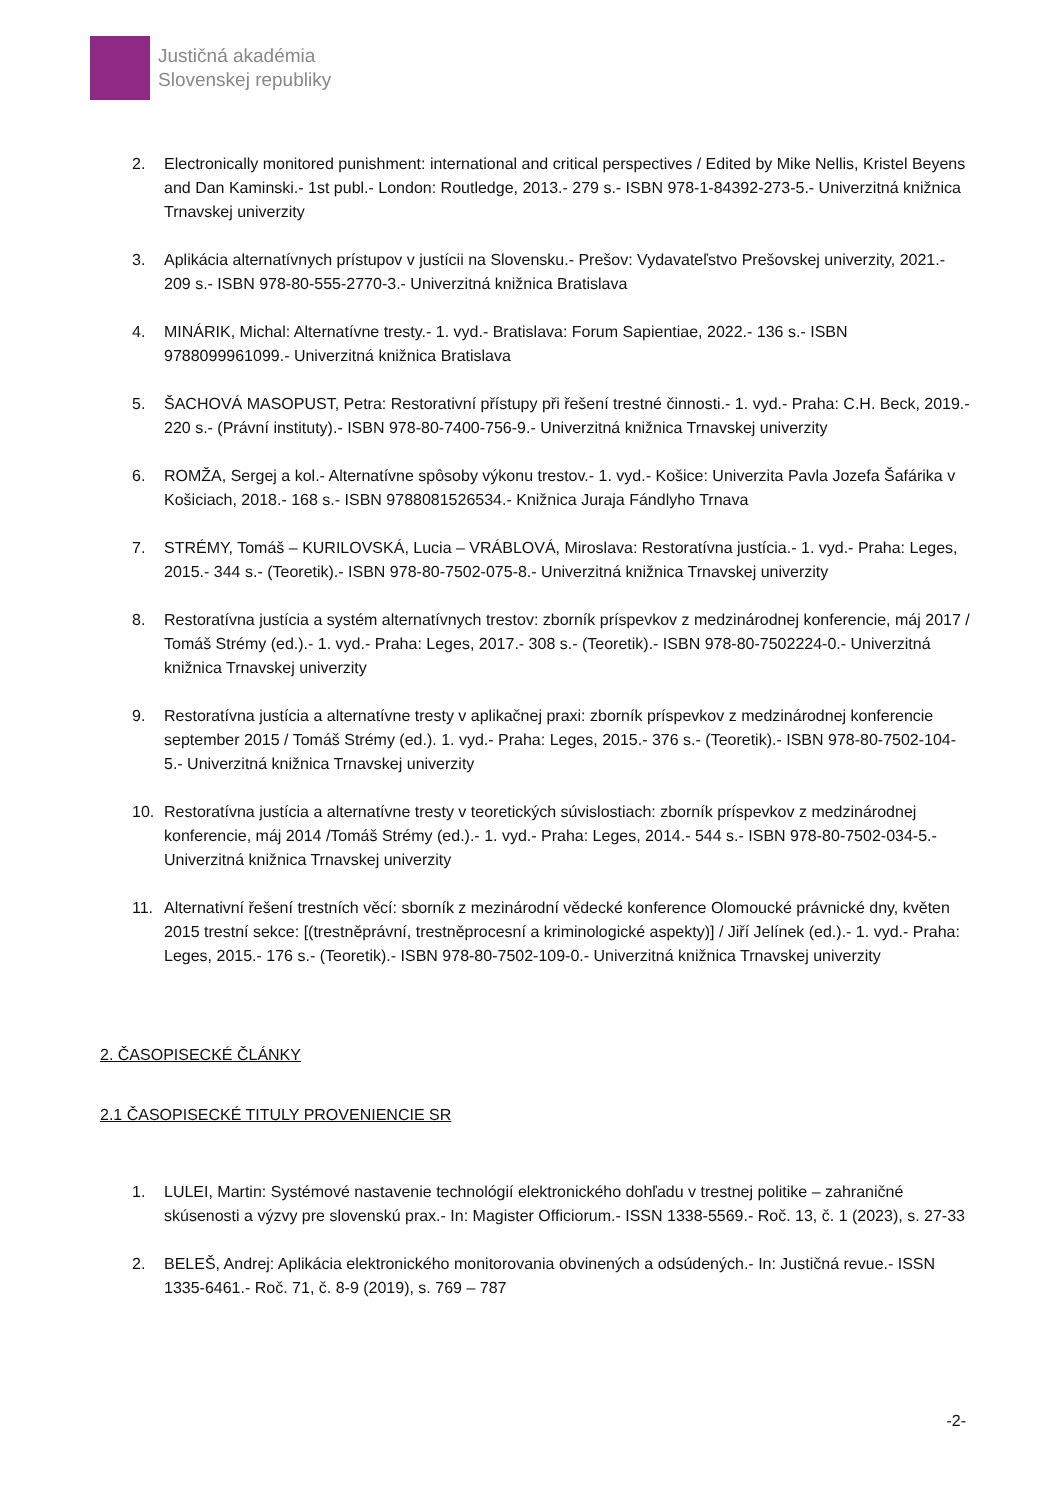Justičná akadémia
Slovenskej republiky
2. Electronically monitored punishment: international and critical perspectives / Edited by Mike Nellis, Kristel Beyens and Dan Kaminski.- 1st publ.- London: Routledge, 2013.- 279 s.- ISBN 978-1-84392-273-5.- Univerzitná knižnica Trnavskej univerzity
3. Aplikácia alternatívnych prístupov v justícii na Slovensku.- Prešov: Vydavateľstvo Prešovskej univerzity, 2021.- 209 s.- ISBN 978-80-555-2770-3.- Univerzitná knižnica Bratislava
4. MINÁRIK, Michal: Alternatívne tresty.- 1. vyd.- Bratislava: Forum Sapientiae, 2022.- 136 s.- ISBN 9788099961099.- Univerzitná knižnica Bratislava
5. ŠACHOVÁ MASOPUST, Petra: Restorativní přístupy při řešení trestné činnosti.- 1. vyd.- Praha: C.H. Beck, 2019.- 220 s.- (Právní instituty).- ISBN 978-80-7400-756-9.- Univerzitná knižnica Trnavskej univerzity
6. ROMŽA, Sergej a kol.- Alternatívne spôsoby výkonu trestov.- 1. vyd.- Košice: Univerzita Pavla Jozefa Šafárika v Košiciach, 2018.- 168 s.- ISBN 9788081526534.- Knižnica Juraja Fándlyho Trnava
7. STRÉMY, Tomáš – KURILOVSKÁ, Lucia – VRÁBLOVÁ, Miroslava: Restoratívna justícia.- 1. vyd.- Praha: Leges, 2015.- 344 s.- (Teoretik).- ISBN 978-80-7502-075-8.- Univerzitná knižnica Trnavskej univerzity
8. Restoratívna justícia a systém alternatívnych trestov: zborník príspevkov z medzinárodnej konferencie, máj 2017 / Tomáš Strémy (ed.).- 1. vyd.- Praha: Leges, 2017.- 308 s.- (Teoretik).- ISBN 978-80-7502224-0.- Univerzitná knižnica Trnavskej univerzity
9. Restoratívna justícia a alternatívne tresty v aplikačnej praxi: zborník príspevkov z medzinárodnej konferencie september 2015 / Tomáš Strémy (ed.). 1. vyd.- Praha: Leges, 2015.- 376 s.- (Teoretik).- ISBN 978-80-7502-104-5.- Univerzitná knižnica Trnavskej univerzity
10. Restoratívna justícia a alternatívne tresty v teoretických súvislostiach: zborník príspevkov z medzinárodnej konferencie, máj 2014 /Tomáš Strémy (ed.).- 1. vyd.- Praha: Leges, 2014.- 544 s.- ISBN 978-80-7502-034-5.- Univerzitná knižnica Trnavskej univerzity
11. Alternativní řešení trestních věcí: sborník z mezinárodní vědecké konference Olomoucké právnické dny, květen 2015 trestní sekce: [(trestněprávní, trestněprocesní a kriminologické aspekty)] / Jiří Jelínek (ed.).- 1. vyd.- Praha: Leges, 2015.- 176 s.- (Teoretik).- ISBN 978-80-7502-109-0.- Univerzitná knižnica Trnavskej univerzity
2. ČASOPISECKÉ ČLÁNKY
2.1 ČASOPISECKÉ TITULY PROVENIENCIE SR
1. LULEI, Martin: Systémové nastavenie technológií elektronického dohľadu v trestnej politike – zahraničné skúsenosti a výzvy pre slovenskú prax.- In: Magister Officiorum.- ISSN 1338-5569.- Roč. 13, č. 1 (2023), s. 27-33
2. BELEŠ, Andrej: Aplikácia elektronického monitorovania obvinených a odsúdených.- In: Justičná revue.- ISSN 1335-6461.- Roč. 71, č. 8-9 (2019), s. 769 – 787
-2-